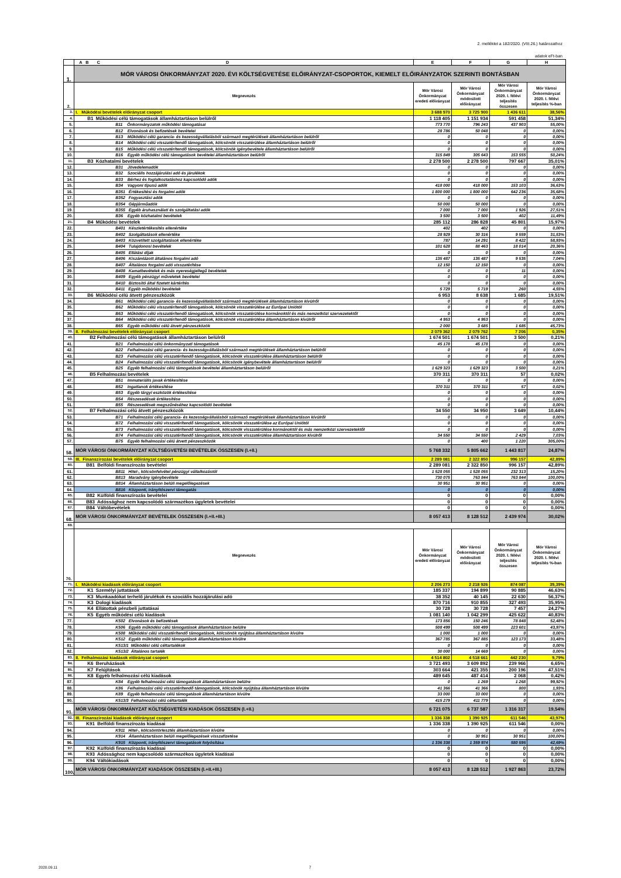2. melléklet a 182/2020. (VIII.26.) határozathoz
adatok eFt-ban
| | A B C D | E | F | G | H |
| --- | --- | --- | --- | --- | --- |
| 1. | MÓR VÁROSI ÖNKORMÁNYZAT 2020. ÉVI KÖLTSÉGVETÉSE ELŐIRÁNYZAT-CSOPORTOK, KIEMELT ELŐIRÁNYZATOK SZERINTI BONTÁSBAN | | | | |
| 2. | Megnevezés | Mór Városi Önkormányzat eredeti előirányzat | Mór Városi Önkormányzat módosított előirányzat | Mór Városi Önkormányzat 2020. I. félévi teljesítés összesen | Mór Városi Önkormányzat 2020. I. félévi teljesítés %-ban |
| 3. | I. Működési bevételek előirányzat csoport | 3 688 970 | 3 725 900 | 1 436 611 | 38,56% |
| 4. | B1 Működési célú támogatások államháztartáson belülről | 1 118 405 | 1 151 934 | 591 458 | 51,34% |
| 5. | B11 Önkormányzatok működési támogatásai | 773 770 | 796 243 | 437 903 | 55,00% |
| 6. | B12 Elvonások és befizetések bevételei | 28 786 | 50 048 | 0 | 0,00% |
| 7. | B13 Működési célú garancia- és kezességvállalásból származó megtérülések államháztartáson belülről | 0 | 0 | 0 | 0,00% |
| 8. | B14 Működési célú visszatérítendő támogatások, kölcsönök visszatérülése államháztartáson belülről | 0 | 0 | 0 | 0,00% |
| 9. | B15 Működési célú visszatérítendő támogatások, kölcsönök igénybevétele államháztartáson belülről | 0 | 0 | 0 | 0,00% |
| 10. | B16 Egyéb működési célú támogatások bevételei államháztartáson belülről | 315 849 | 305 643 | 153 555 | 50,24% |
| 11. | B3 Közhatalmi bevételek | 2 278 500 | 2 278 500 | 797 667 | 35,01% |
| 12. | B31 Jövedelemadók | 0 | 0 | 0 | 0,00% |
| 13. | B32 Szociális hozzájárulási adó és járulékok | 0 | 0 | 0 | 0,00% |
| 14. | B33 Bérhez és foglalkoztatáshoz kapcsolódó adók | 0 | 0 | 0 | 0,00% |
| 15. | B34 Vagyoni típusú adók | 418 000 | 418 000 | 153 103 | 36,63% |
| 16. | B351 Értékesítési és forgalmi adók | 1 800 000 | 1 800 000 | 642 236 | 35,68% |
| 17. | B352 Fogyasztási adók | 0 | 0 | 0 | 0,00% |
| 18. | B354 Gépjárműadók | 50 000 | 50 000 | 0 | 0,00% |
| 19. | B355 Egyéb áruhasználati és szolgáltatási adók | 7 000 | 7 000 | 1 926 | 27,51% |
| 20. | B36 Egyéb közhatalmi bevételek | 3 500 | 3 500 | 402 | 11,49% |
| 21. | B4 Működési bevételek | 285 112 | 286 828 | 45 801 | 15,97% |
| 22. | B401 Készletértékesítés ellenértéke | 402 | 402 | 0 | 0,00% |
| 23. | B402 Szolgáltatások ellenértéke | 28 929 | 30 316 | 9 559 | 31,53% |
| 24. | B403 Közvetített szolgáltatások ellenértéke | 787 | 14 291 | 8 422 | 58,93% |
| 25. | B404 Tulajdonosi bevételek | 101 628 | 88 463 | 18 014 | 20,36% |
| 26. | B405 Ellátási díjak | 0 | 0 | 0 | 0,00% |
| 27. | B406 Kiszámlázott általános forgalmi adó | 135 487 | 135 487 | 9 535 | 7,04% |
| 28. | B407 Általános forgalmi adó visszatérítése | 12 150 | 12 150 | 0 | 0,00% |
| 29. | B408 Kamatbevételek és más nyereségjellegű bevételek | 0 | 0 | 11 | 0,00% |
| 30. | B409 Egyéb pénzügyi műveletek bevételei | 0 | 0 | 0 | 0,00% |
| 31. | B410 Biztosító által fizetett kártérítés | 0 | 0 | 0 | 0,00% |
| 32. | B411 Egyéb működési bevételek | 5 729 | 5 719 | 260 | 4,55% |
| 33. | B6 Működési célú átvett pénzeszközök | 6 953 | 8 638 | 1 685 | 19,51% |
| 34. | B61 Működési célú garancia- és kezességvállalásból származó megtérülések államháztartáson kívülről | 0 | 0 | 0 | 0,00% |
| 35. | B62 Működési célú visszatérítendő támogatások, kölcsönök visszatérülése az Európai Uniótól | 0 | 0 | 0 | 0,00% |
| 36. | B63 Működési célú visszatérítendő támogatások, kölcsönök visszatérülése kormánoktól és más nemzetközi szervezetektől | 0 | 0 | 0 | 0,00% |
| 37. | B64 Működési célú visszatérítendő támogatások, kölcsönök visszatérülése államháztartáson kívülről | 4 953 | 4 953 | 0 | 0,00% |
| 38. | B65 Egyéb működési célú átvett pénzeszközök | 2 000 | 3 685 | 1 685 | 45,73% |
| 39. | II. Felhalmozási bevételek előirányzat csoport | 2 079 362 | 2 079 762 | 7 206 | 0,35% |
| 40. | B2 Felhalmozási célú támogatások államháztartáson belülről | 1 674 501 | 1 674 501 | 3 500 | 0,21% |
| 41. | B21 Felhalmozási célú önkormányzati támogatások | 45 178 | 45 178 | 0 | 0,00% |
| 42. | B22 Felhalmozási célú garancia- és kezességvállalásból származó megtérülések államháztartáson belülről | 0 | 0 | 0 | 0,00% |
| 43. | B23 Felhalmozási célú visszatérítendő támogatások, kölcsönök visszatérülése államháztartáson belülről | 0 | 0 | 0 | 0,00% |
| 44. | B24 Felhalmozási célú visszatérítendő támogatások, kölcsönök igénybevétele államháztartáson belülről | 0 | 0 | 0 | 0,00% |
| 45. | B25 Egyéb felhalmozási célú támogatások bevételei államháztartáson belülről | 1 629 323 | 1 629 323 | 3 500 | 0,21% |
| 46. | B5 Felhalmozási bevételek | 370 311 | 370 311 | 57 | 0,02% |
| 47. | B51 Immateriális javak értékesítése | 0 | 0 | 0 | 0,00% |
| 48. | B52 Ingatlanok értékesítése | 370 311 | 370 311 | 57 | 0,02% |
| 49. | B53 Egyéb tárgyi eszközök értékesítése | 0 | 0 | 0 | 0,00% |
| 50. | B54 Részesedések értékesítése | 0 | 0 | 0 | 0,00% |
| 51. | B55 Részesedések megszűnéséhez kapcsolódó bevételek | 0 | 0 | 0 | 0,00% |
| 52. | B7 Felhalmozási célú átvett pénzeszközök | 34 550 | 34 950 | 3 649 | 10,44% |
| 53. | B71 Felhalmozási célú garancia- és kezességvállalásból származó megtérülések államháztartáson kívülről | 0 | 0 | 0 | 0,00% |
| 54. | B72 Felhalmozási célú visszatérítendő támogatások, kölcsönök visszatérülése az Európai Uniótól | 0 | 0 | 0 | 0,00% |
| 55. | B73 Felhalmozási célú visszatérítendő támogatások, kölcsönök visszatérülése kormánoktól és más nemzetközi szervezetektől | 0 | 0 | 0 | 0,00% |
| 56. | B74 Felhalmozási célú visszatérítendő támogatások, kölcsönök visszatérülése államháztartáson kívülről | 34 550 | 34 550 | 2 429 | 7,03% |
| 57. | B75 Egyéb felhalmozási célú átvett pénzeszközök | 0 | 400 | 1 220 | 305,00% |
| 58. | MÓR VÁROSI ÖNKORMÁNYZAT KÖLTSÉGVETÉSI BEVÉTELEK ÖSSZESEN (I.+II.) | 5 768 332 | 5 805 662 | 1 443 817 | 24,87% |
| 59. | III. Finanszírozási bevételek előirányzat csoport | 2 289 081 | 2 322 850 | 996 157 | 42,89% |
| 60. | B81 Belföldi finanszírozás bevételei | 2 289 081 | 2 322 850 | 996 157 | 42,89% |
| 61. | B811 Hitel-, kölcsönfelvétel pénzügyi vállalkozástól | 1 528 055 | 1 528 055 | 232 313 | 15,20% |
| 62. | B813 Maradvány igénybevétele | 730 075 | 763 844 | 763 844 | 100,00% |
| 63. | B814 Államháztartáson belüli megelőlegezések | 30 951 | 30 951 | 0 | 0,00% |
| 64. | B816 Központi, irányítószervi támogatás | 0 | 0 | 0 | 0,00% |
| 65. | B82 Külföldi finanszírozás bevételei | 0 | 0 | 0 | 0,00% |
| 66. | B83 Adóssághoz nem kapcsolódó származékos ügyletek bevételei | 0 | 0 | 0 | 0,00% |
| 67. | B84 Váltóbevételek | 0 | 0 | 0 | 0,00% |
| 68. | MÓR VÁROSI ÖNKORMÁNYZAT BEVÉTELEK ÖSSZESEN (I.+II.+III.) | 8 057 413 | 8 128 512 | 2 439 974 | 30,02% |
| 69. | | | | | |
| 70. | Megnevezés | Mór Városi Önkormányzat eredeti előirányzat | Mór Városi Önkormányzat módosított előirányzat | Mór Városi Önkormányzat 2020. I. félévi teljesítés összesen | Mór Városi Önkormányzat 2020. I. félévi teljesítés %-ban |
| 71. | I. Működési kiadások előirányzat csoport | 2 206 273 | 2 218 926 | 874 087 | 39,39% |
| 72. | K1 Személyi juttatások | 185 337 | 194 899 | 90 885 | 46,63% |
| 73. | K3 Munkaadókat terhelő járulékok és szociális hozzájárulási adó | 38 352 | 40 145 | 22 630 | 56,37% |
| 74. | K3 Dologi kiadások | 870 716 | 910 855 | 327 493 | 35,95% |
| 75. | K4 Ellátottak pénzbeli juttatásai | 30 728 | 30 728 | 7 457 | 24,27% |
| 76. | K5 Egyéb működési célú kiadások | 1 081 140 | 1 042 299 | 425 622 | 40,83% |
| 77. | K502 Elvonások és befizetések | 173 856 | 150 246 | 78 848 | 52,48% |
| 78. | K506 Egyéb működési célú támogatások államháztartáson belülre | 508 499 | 508 499 | 223 601 | 43,97% |
| 79. | K508 Működési célú visszatérítendő támogatások, kölcsönök nyújtása államháztartáson kívülre | 1 000 | 1 000 | 0 | 0,00% |
| 80. | K512 Egyéb működési célú támogatások államháztartáson kívülre | 367 785 | 367 885 | 123 173 | 33,48% |
| 81. | K513/1 Működési célú céltartalékok | 0 | 0 | 0 | 0,00% |
| 82. | K513/2 Általános tartalék | 30 000 | 14 669 | 0 | 0,00% |
| 83. | II. Felhalmozási kiadások előirányzat csoport | 4 514 802 | 4 518 661 | 442 230 | 9,79% |
| 84. | K6 Beruházások | 3 721 493 | 3 609 892 | 239 966 | 6,65% |
| 85. | K7 Felújítások | 303 664 | 421 355 | 200 196 | 47,51% |
| 86. | K8 Egyéb felhalmozási célú kiadások | 489 645 | 487 414 | 2 068 | 0,42% |
| 87. | K84 Egyéb felhalmozási célú támogatások államháztartáson belülre | 0 | 1 269 | 1 268 | 99,92% |
| 88. | K86 Felhalmozási célú visszatérítendő támogatások, kölcsönök nyújtása államháztartáson kívülre | 41 366 | 41 366 | 800 | 1,93% |
| 89. | K89 Egyéb felhalmozási célú támogatások államháztartáson kívülre | 33 000 | 33 000 | 0 | 0,00% |
| 90. | K513/3 Felhalmozási célú céltartalék | 415 279 | 411 779 | 0 | 0,00% |
| 91. | MÓR VÁROSI ÖNKORMÁNYZAT KÖLTSÉGVETÉSI KIADÁSOK ÖSSZESEN (I.+II.) | 6 721 075 | 6 737 587 | 1 316 317 | 19,54% |
| 92. | III. Finanszírozási kiadások előirányzat csoport | 1 336 338 | 1 390 925 | 611 546 | 43,97% |
| 93. | K91 Belföldi finanszírozás kiadásai | 1 336 338 | 1 390 925 | 611 546 | 0,00% |
| 94. | K911 Hitel-, kölcsöntörlesztés államháztartáson kívülre | 0 | 0 | 0 | 0,00% |
| 95. | K914 Államháztartáson belüli megelőlegezések visszafizetése | 0 | 30 951 | 30 951 | 100,00% |
| 96. | K915 Központi, irányítószervi támogatások folyósítása | 1 336 338 | 1 359 974 | 580 595 | 42,69% |
| 97. | K92 Külföldi finanszírozás kiadásai | 0 | 0 | 0 | 0,00% |
| 98. | K93 Adóssághoz nem kapcsolódó származékos ügyletek kiadásai | 0 | 0 | 0 | 0,00% |
| 99. | K94 Váltókiadások | 0 | 0 | 0 | 0,00% |
| 100. | MÓR VÁROSI ÖNKORMÁNYZAT KIADÁSOK ÖSSZESEN (I.+II.+III.) | 8 057 413 | 8 128 512 | 1 927 863 | 23,72% |
2020.09.11 7